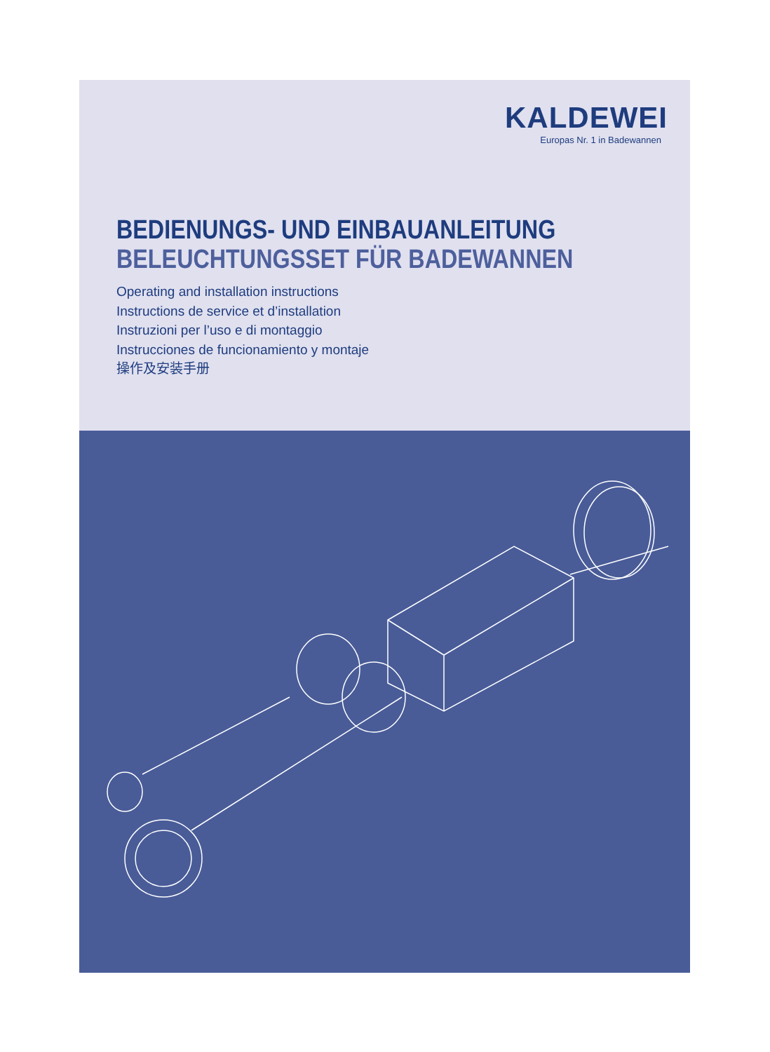KALDEWEI
Europas Nr. 1 in Badewannen
BEDIENUNGS- UND EINBAUANLEITUNG
BELEUCHTUNGSSET FÜR BADEWANNEN
Operating and installation instructions
Instructions de service et d’installation
Instruzioni per l’uso e di montaggio
Instrucciones de funcionamiento y montaje
操作及安装手册